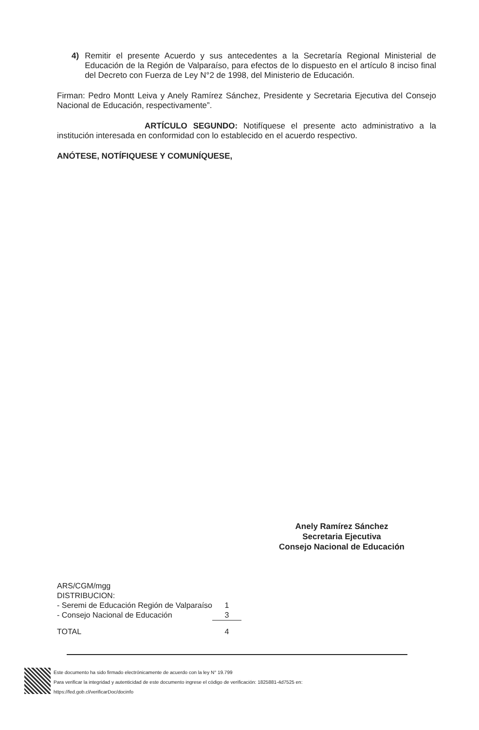4)
Remitir el presente Acuerdo y sus antecedentes a la Secretaría Regional Ministerial de Educación de la Región de Valparaíso, para efectos de lo dispuesto en el artículo 8 inciso final del Decreto con Fuerza de Ley N°2 de 1998, del Ministerio de Educación.
Firman: Pedro Montt Leiva y Anely Ramírez Sánchez, Presidente y Secretaria Ejecutiva del Consejo Nacional de Educación, respectivamente”.
ARTÍCULO SEGUNDO: Notifíquese el presente acto administrativo a la institución interesada en conformidad con lo establecido en el acuerdo respectivo.
ANÓTESE, NOTÍFIQUESE Y COMUNÍQUESE,
Anely Ramírez Sánchez
Secretaria Ejecutiva
Consejo Nacional de Educación
| ARS/CGM/mgg | |
| DISTRIBUCION: | |
| - Seremi de Educación Región de Valparaíso | 1 |
| - Consejo Nacional de Educación | 3 |
| TOTAL | 4 |
Este documento ha sido firmado electrónicamente de acuerdo con la ley N° 19.799
Para verificar la integridad y autenticidad de este documento ingrese el código de verificación: 1825881-4d7525 en:
https://fed.gob.cl/verificarDoc/docinfo